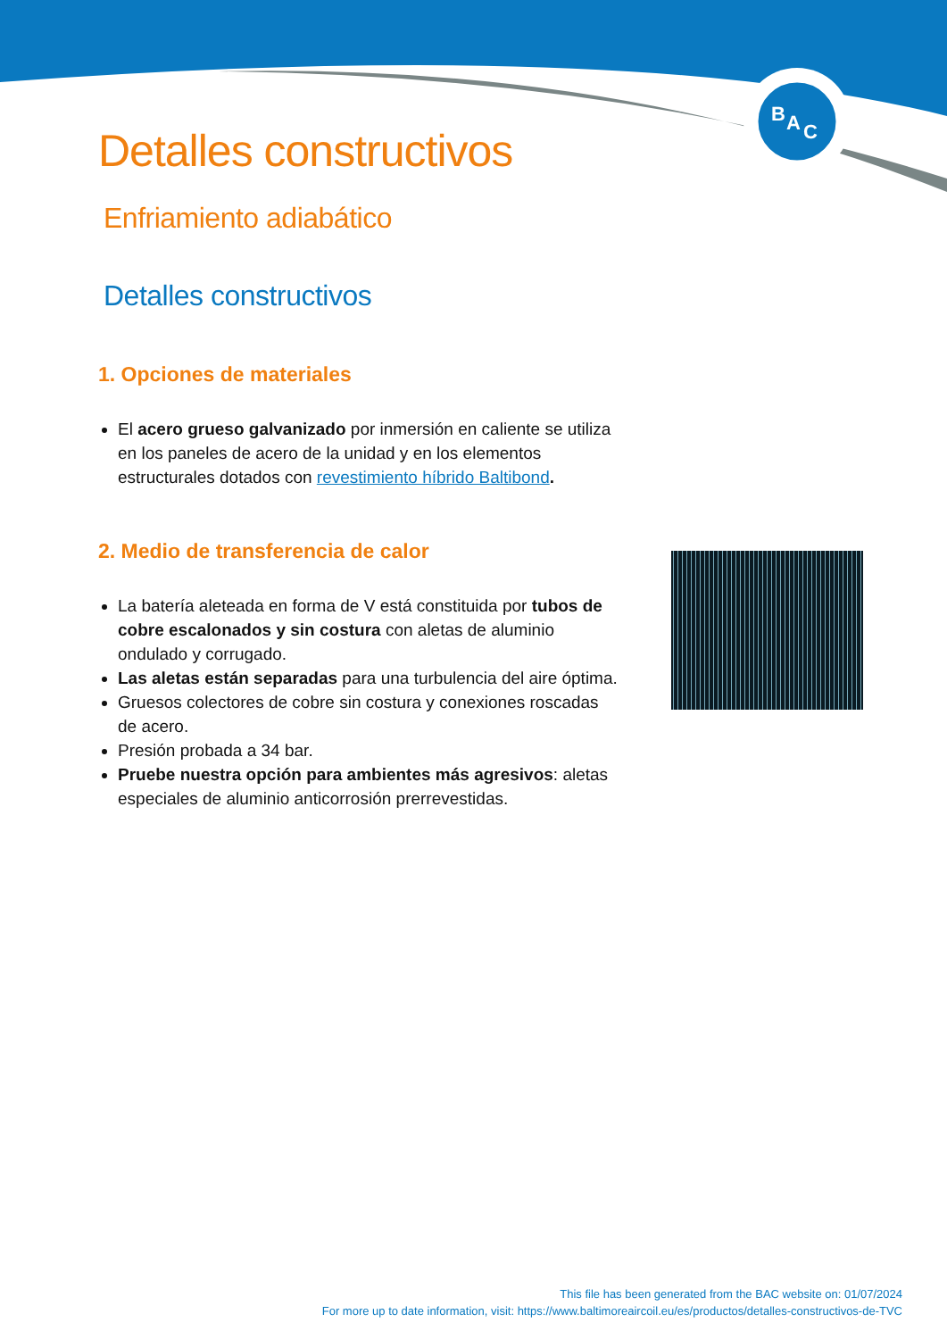B
A
C
Detalles constructivos
Enfriamiento adiabático
Detalles constructivos
1. Opciones de materiales
El acero grueso galvanizado por inmersión en caliente se utiliza en los paneles de acero de la unidad y en los elementos estructurales dotados con revestimiento híbrido Baltibond.
2. Medio de transferencia de calor
La batería aleteada en forma de V está constituida por tubos de cobre escalonados y sin costura con aletas de aluminio ondulado y corrugado.
Las aletas están separadas para una turbulencia del aire óptima.
Gruesos colectores de cobre sin costura y conexiones roscadas de acero.
Presión probada a 34 bar.
Pruebe nuestra opción para ambientes más agresivos: aletas especiales de aluminio anticorrosión prerrevestidas.
This file has been generated from the BAC website on: 01/07/2024
For more up to date information, visit: https://www.baltimoreaircoil.eu/es/productos/detalles-constructivos-de-TVC